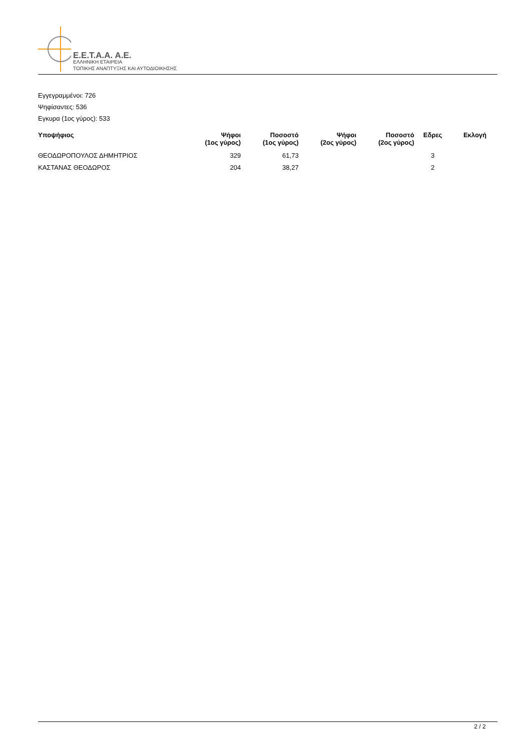E.E.T.A.A. A.E.
ΕΛΛΗΝΙΚΗ ΕΤΑΙΡΕΙΑ
ΤΟΠΙΚΗΣ ΑΝΑΠΤΥΞΗΣ ΚΑΙ ΑΥΤΟΔΙΟΙΚΗΣΗΣ
Εγγεγραμμένοι: 726
Ψηφίσαντες: 536
Εγκυρα (1ος γύρος): 533
| Υποψήφιος | Ψήφοι (1ος γύρος) | Ποσοστό (1ος γύρος) | Ψήφοι (2ος γύρος) | Ποσοστό (2ος γύρος) | Εδρες | Εκλογή |
| --- | --- | --- | --- | --- | --- | --- |
| ΘΕΟΔΩΡΟΠΟΥΛΟΣ ΔΗΜΗΤΡΙΟΣ | 329 | 61,73 | | | 3 | |
| ΚΑΣΤΑΝΑΣ ΘΕΟΔΩΡΟΣ | 204 | 38,27 | | | 2 | |
2 / 2